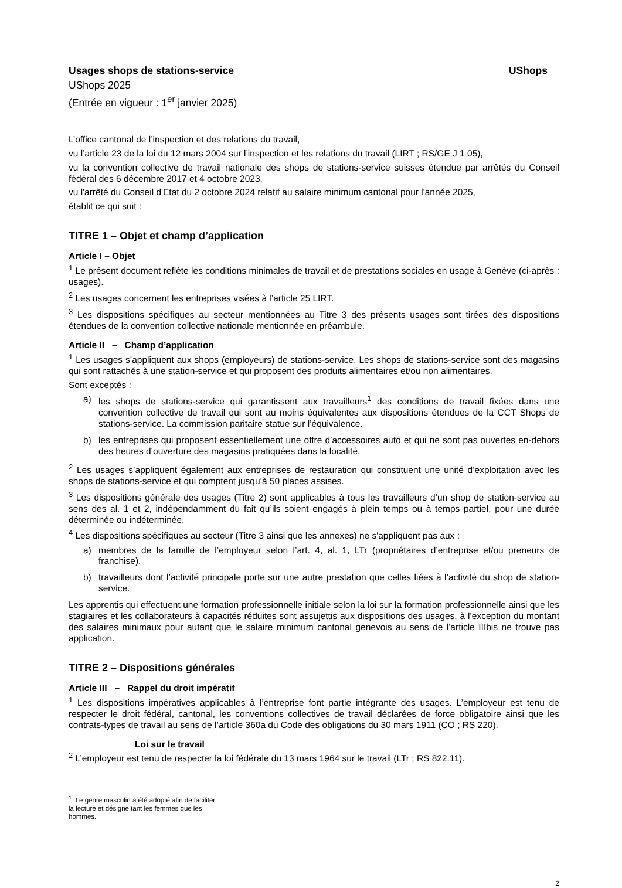Usages shops de stations-service UShops
UShops 2025
(Entrée en vigueur : 1<sup>er</sup> janvier 2025)
L’office cantonal de l’inspection et des relations du travail,
vu l’article 23 de la loi du 12 mars 2004 sur l’inspection et les relations du travail (LIRT ; RS/GE J 1 05),
vu la convention collective de travail nationale des shops de stations-service suisses étendue par arrêtés du Conseil fédéral des 6 décembre 2017 et 4 octobre 2023,
vu l'arrêté du Conseil d'Etat du 2 octobre 2024 relatif au salaire minimum cantonal pour l'année 2025,
établit ce qui suit :
TITRE 1 – Objet et champ d’application
Article I – Objet
<sup>1</sup> Le présent document reflète les conditions minimales de travail et de prestations sociales en usage à Genève (ci-après : usages).
<sup>2</sup> Les usages concernent les entreprises visées à l’article 25 LIRT.
<sup>3</sup> Les dispositions spécifiques au secteur mentionnées au Titre 3 des présents usages sont tirées des dispositions étendues de la convention collective nationale mentionnée en préambule.
Article II – Champ d’application
<sup>1</sup> Les usages s’appliquent aux shops (employeurs) de stations-service. Les shops de stations-service sont des magasins qui sont rattachés à une station-service et qui proposent des produits alimentaires et/ou non alimentaires.
Sont exceptés :
a) les shops de stations-service qui garantissent aux travailleurs<sup>1</sup> des conditions de travail fixées dans une convention collective de travail qui sont au moins équivalentes aux dispositions étendues de la CCT Shops de stations-service. La commission paritaire statue sur l’équivalence.
b) les entreprises qui proposent essentiellement une offre d’accessoires auto et qui ne sont pas ouvertes en-dehors des heures d’ouverture des magasins pratiquées dans la localité.
<sup>2</sup> Les usages s’appliquent également aux entreprises de restauration qui constituent une unité d’exploitation avec les shops de stations-service et qui comptent jusqu’à 50 places assises.
<sup>3</sup> Les dispositions générale des usages (Titre 2) sont applicables à tous les travailleurs d’un shop de station-service au sens des al. 1 et 2, indépendamment du fait qu’ils soient engagés à plein temps ou à temps partiel, pour une durée déterminée ou indéterminée.
<sup>4</sup> Les dispositions spécifiques au secteur (Titre 3 ainsi que les annexes) ne s'appliquent pas aux :
a) membres de la famille de l’employeur selon l’art. 4, al. 1, LTr (propriétaires d’entreprise et/ou preneurs de franchise).
b) travailleurs dont l’activité principale porte sur une autre prestation que celles liées à l’activité du shop de station-service.
Les apprentis qui effectuent une formation professionnelle initiale selon la loi sur la formation professionnelle ainsi que les stagiaires et les collaborateurs à capacités réduites sont assujettis aux dispositions des usages, à l’exception du montant des salaires minimaux pour autant que le salaire minimum cantonal genevois au sens de l'article IIIbis ne trouve pas application.
TITRE 2 – Dispositions générales
Article III – Rappel du droit impératif
<sup>1</sup> Les dispositions impératives applicables à l’entreprise font partie intégrante des usages. L’employeur est tenu de respecter le droit fédéral, cantonal, les conventions collectives de travail déclarées de force obligatoire ainsi que les contrats-types de travail au sens de l’article 360a du Code des obligations du 30 mars 1911 (CO ; RS 220).
Loi sur le travail
<sup>2</sup> L’employeur est tenu de respecter la loi fédérale du 13 mars 1964 sur le travail (LTr ; RS 822.11).
<sup>1</sup> Le genre masculin a été adopté afin de faciliter la lecture et désigne tant les femmes que les hommes.
2